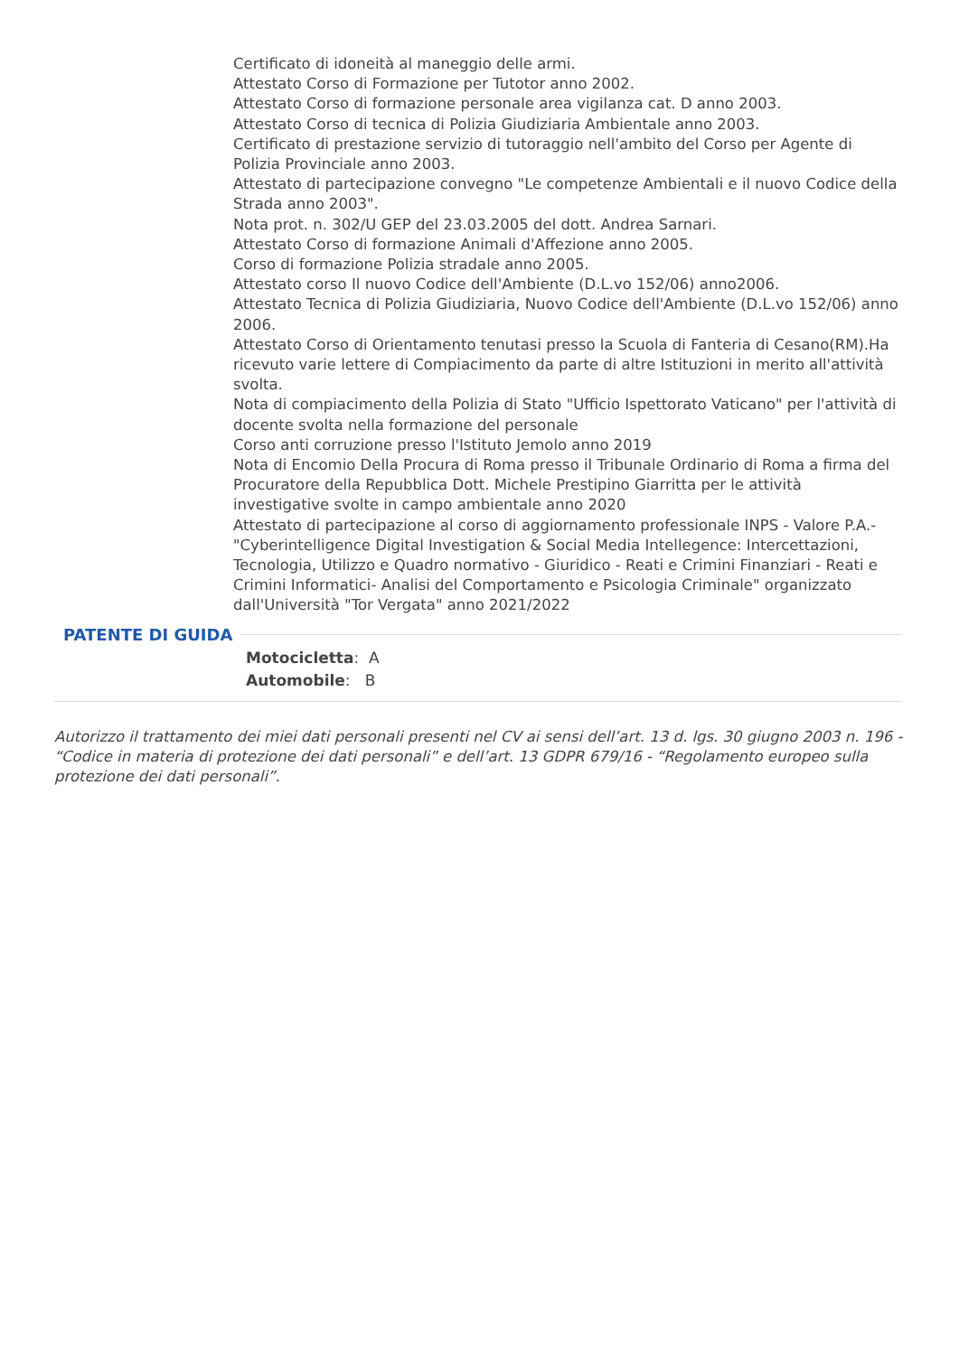Certificato di idoneità al maneggio delle armi.
Attestato Corso di Formazione per Tutotor anno 2002.
Attestato Corso di formazione personale area vigilanza cat. D anno 2003.
Attestato Corso di tecnica di Polizia Giudiziaria Ambientale anno 2003.
Certificato di prestazione servizio di tutoraggio nell'ambito del Corso per Agente di Polizia Provinciale anno 2003.
Attestato di partecipazione convegno "Le competenze Ambientali e il nuovo Codice della Strada anno 2003".
Nota prot. n. 302/U GEP del 23.03.2005 del dott. Andrea Sarnari.
Attestato Corso di formazione Animali d'Affezione anno 2005.
Corso di formazione Polizia stradale anno 2005.
Attestato corso Il nuovo Codice dell'Ambiente (D.L.vo 152/06) anno2006.
Attestato Tecnica di Polizia Giudiziaria, Nuovo Codice dell'Ambiente (D.L.vo 152/06) anno 2006.
Attestato Corso di Orientamento tenutasi presso la Scuola di Fanteria di Cesano(RM).Ha ricevuto varie lettere di Compiacimento da parte di altre Istituzioni in merito all'attività svolta.
Nota di compiacimento della Polizia di Stato "Ufficio Ispettorato Vaticano" per l'attività di docente svolta nella formazione del personale
Corso anti corruzione presso l'Istituto Jemolo anno 2019
Nota di Encomio Della Procura di Roma presso il Tribunale Ordinario di Roma a firma del Procuratore della Repubblica Dott. Michele Prestipino Giarritta per le attività investigative svolte in campo ambientale anno 2020
Attestato di partecipazione al corso di aggiornamento professionale INPS - Valore P.A.- "Cyberintelligence Digital Investigation & Social Media Intellegence: Intercettazioni, Tecnologia, Utilizzo e Quadro normativo - Giuridico - Reati e Crimini Finanziari - Reati e Crimini Informatici- Analisi del Comportamento e Psicologia Criminale" organizzato dall'Università "Tor Vergata" anno 2021/2022
PATENTE DI GUIDA
Motocicletta: A
Automobile: B
Autorizzo il trattamento dei miei dati personali presenti nel CV ai sensi dell’art. 13 d. lgs. 30 giugno 2003 n. 196 - “Codice in materia di protezione dei dati personali” e dell’art. 13 GDPR 679/16 - “Regolamento europeo sulla protezione dei dati personali”.